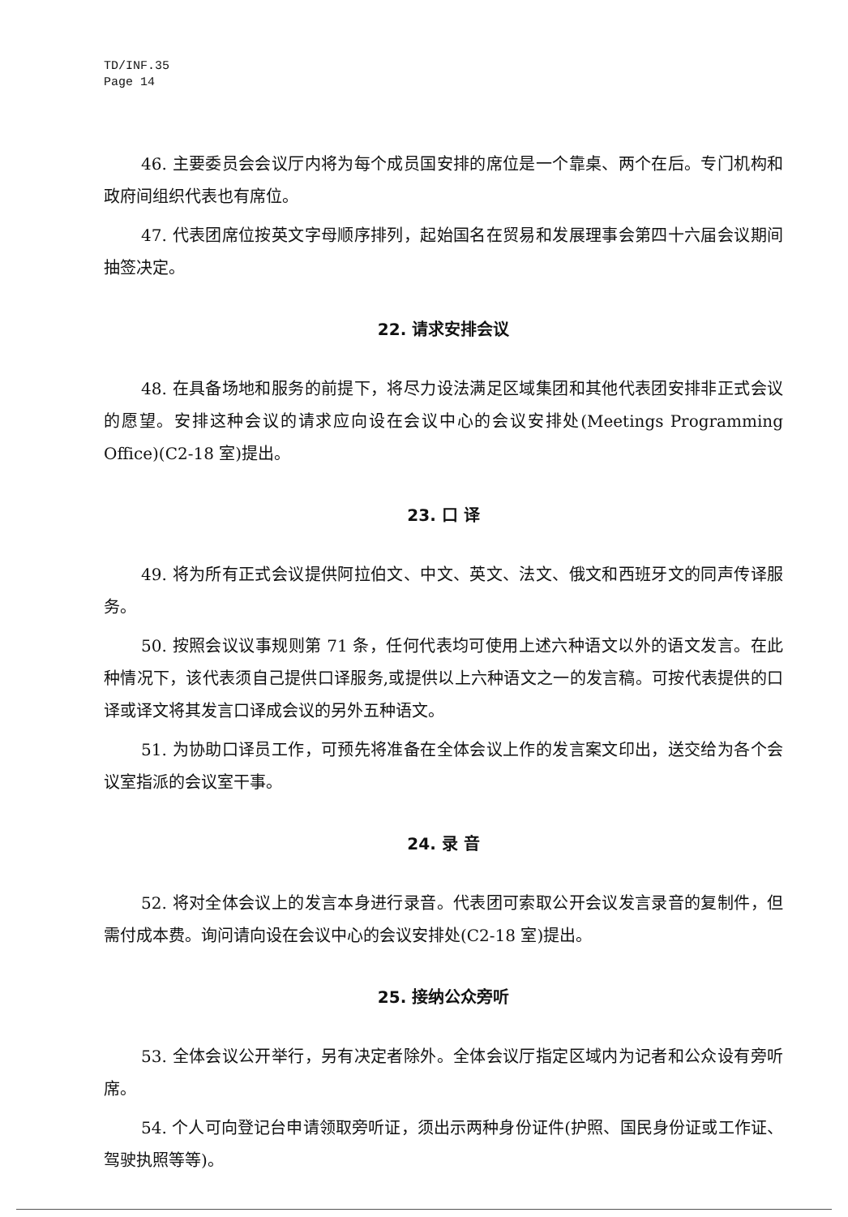TD/INF.35
Page 14
46. 主要委员会会议厅内将为每个成员国安排的席位是一个靠桌、两个在后。专门机构和政府间组织代表也有席位。
47. 代表团席位按英文字母顺序排列，起始国名在贸易和发展理事会第四十六届会议期间抽签决定。
22. 请求安排会议
48. 在具备场地和服务的前提下，将尽力设法满足区域集团和其他代表团安排非正式会议的愿望。安排这种会议的请求应向设在会议中心的会议安排处(Meetings Programming Office)(C2-18 室)提出。
23. 口 译
49. 将为所有正式会议提供阿拉伯文、中文、英文、法文、俄文和西班牙文的同声传译服务。
50. 按照会议议事规则第 71 条，任何代表均可使用上述六种语文以外的语文发言。在此种情况下，该代表须自己提供口译服务,或提供以上六种语文之一的发言稿。可按代表提供的口译或译文将其发言口译成会议的另外五种语文。
51. 为协助口译员工作，可预先将准备在全体会议上作的发言案文印出，送交给为各个会议室指派的会议室干事。
24. 录 音
52. 将对全体会议上的发言本身进行录音。代表团可索取公开会议发言录音的复制件，但需付成本费。询问请向设在会议中心的会议安排处(C2-18 室)提出。
25. 接纳公众旁听
53. 全体会议公开举行，另有决定者除外。全体会议厅指定区域内为记者和公众设有旁听席。
54. 个人可向登记台申请领取旁听证，须出示两种身份证件(护照、国民身份证或工作证、驾驶执照等等)。